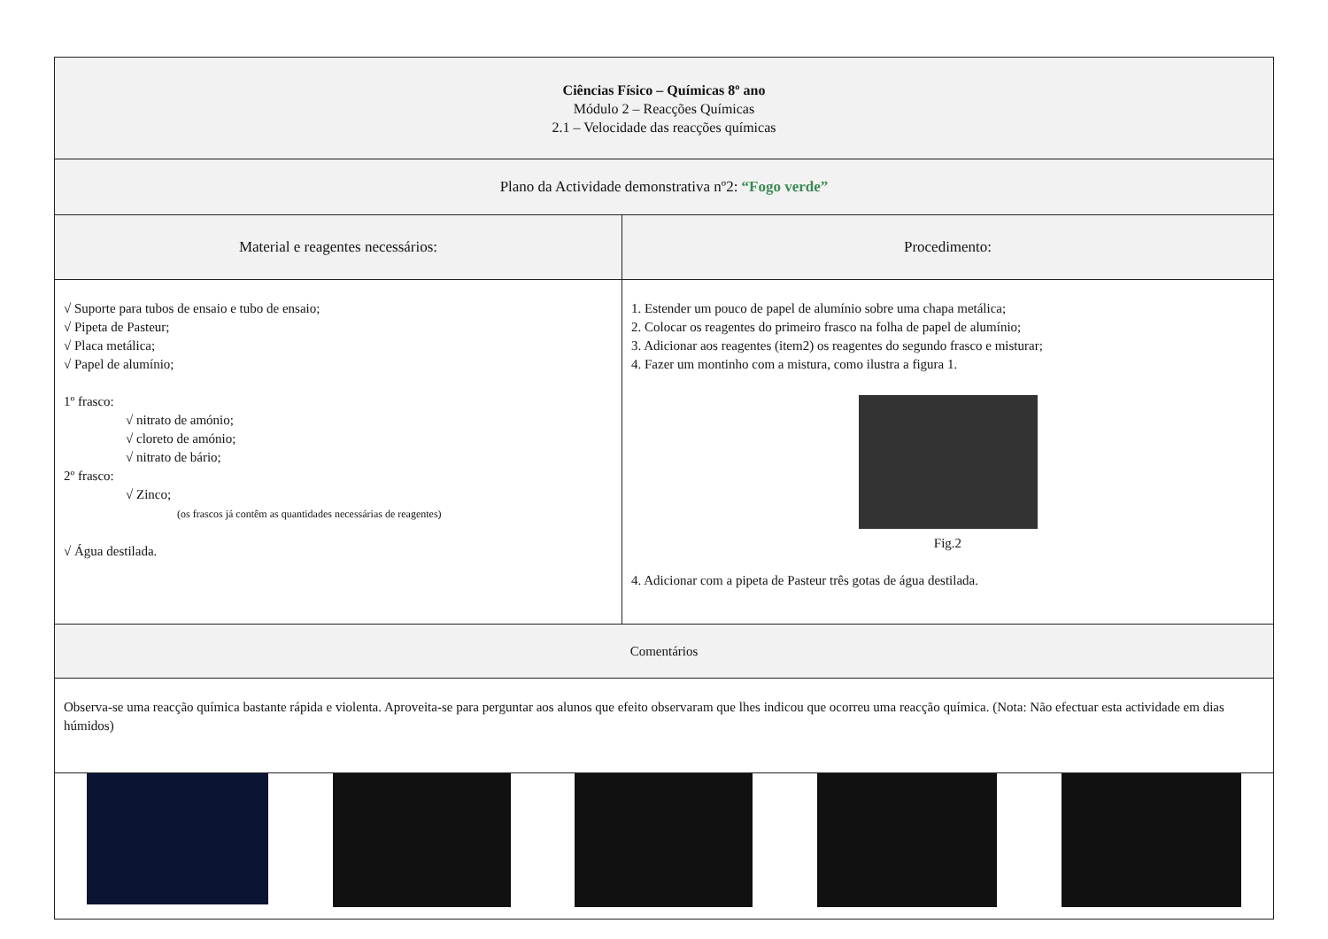| Ciências Físico – Químicas 8º ano Módulo 2 – Reacções Químicas 2.1 – Velocidade das reacções químicas | |
| Plano da Actividade demonstrativa nº2: “Fogo verde” | |
| Material e reagentes necessários: | Procedimento: |
| √ Suporte para tubos de ensaio e tubo de ensaio; √ Pipeta de Pasteur; √ Placa metálica; √ Papel de alumínio; 1º frasco: √ nitrato de amónio; √ cloreto de amónio; √ nitrato de bário; 2º frasco: √ Zinco; (os frascos já contêm as quantidades necessárias de reagentes) √ Água destilada. | 1. Estender um pouco de papel de alumínio sobre uma chapa metálica; 2. Colocar os reagentes do primeiro frasco na folha de papel de alumínio; 3. Adicionar aos reagentes (item2) os reagentes do segundo frasco e misturar; 4. Fazer um montinho com a mistura, como ilustra a figura 1. Fig.2 4. Adicionar com a pipeta de Pasteur três gotas de água destilada. |
| Comentários | |
| Observa-se uma reacção química bastante rápida e violenta. Aproveita-se para perguntar aos alunos que efeito observaram que lhes indicou que ocorreu uma reacção química. (Nota: Não efectuar esta actividade em dias húmidos) | |